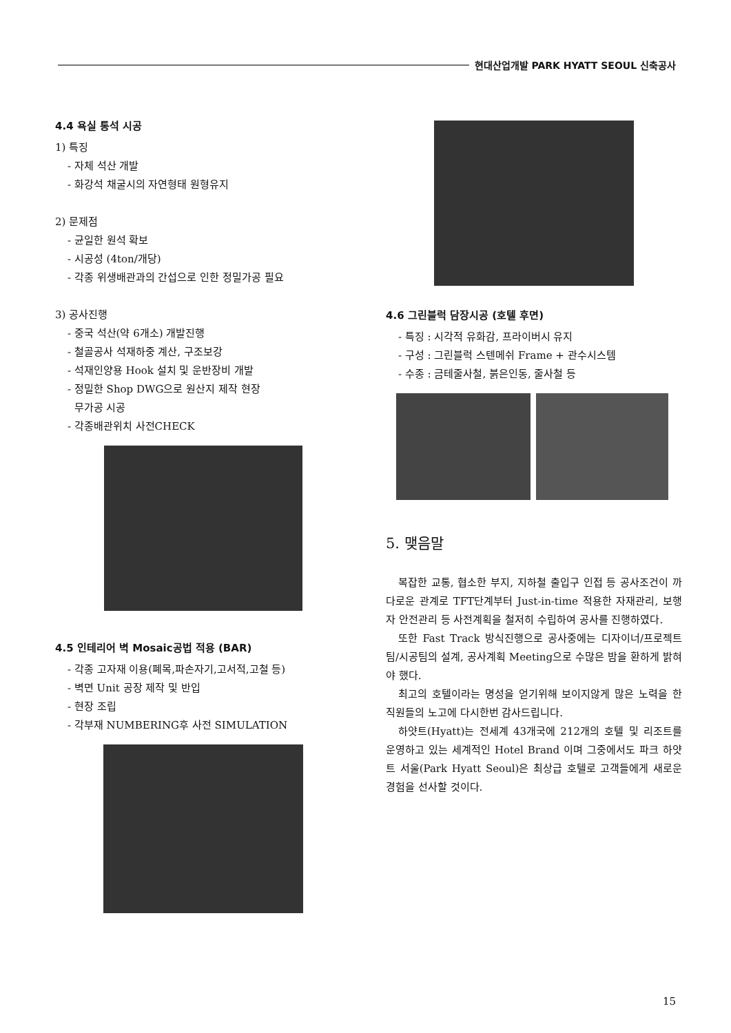현대산업개발 PARK HYATT SEOUL 신축공사
4.4 욕실 통석 시공
1) 특징
- 자체 석산 개발
- 화강석 채굴시의 자연형태 원형유지
2) 문제점
- 균일한 원석 확보
- 시공성 (4ton/개당)
- 각종 위생배관과의 간섭으로 인한 정밀가공 필요
3) 공사진행
- 중국 석산(약 6개소) 개발진행
- 철골공사 석재하중 계산, 구조보강
- 석재인양용 Hook 설치 및 운반장비 개발
- 정밀한 Shop DWG으로 원산지 제작 현장
무가공 시공
- 각종배관위치 사전CHECK
4.5 인테리어 벽 Mosaic공법 적용 (BAR)
- 각종 고자재 이용(폐목,파손자기,고서적,고철 등)
- 벽면 Unit 공장 제작 및 반입
- 현장 조립
- 각부재 NUMBERING후 사전 SIMULATION
4.6 그린블럭 담장시공 (호텔 후면)
- 특징 : 시각적 유화감, 프라이버시 유지
- 구성 : 그린블럭 스텐메쉬 Frame + 관수시스템
- 수종 : 금테줄사철, 붉은인동, 줄사철 등
5. 맺음말
복잡한 교통, 협소한 부지, 지하철 출입구 인접 등 공사조건이 까다로운 관계로 TFT단계부터 Just-in-time 적용한 자재관리, 보행자 안전관리 등 사전계획을 철저히 수립하여 공사를 진행하였다.
또한 Fast Track 방식진행으로 공사중에는 디자이너/프로젝트팀/시공팀의 설계, 공사계획 Meeting으로 수많은 밤을 환하게 밝혀야 했다.
최고의 호텔이라는 명성을 얻기위해 보이지않게 많은 노력을 한 직원들의 노고에 다시한번 감사드립니다.
하얏트(Hyatt)는 전세계 43개국에 212개의 호텔 및 리조트를 운영하고 있는 세계적인 Hotel Brand 이며 그중에서도 파크 하얏트 서울(Park Hyatt Seoul)은 최상급 호텔로 고객들에게 새로운 경험을 선사할 것이다.
15